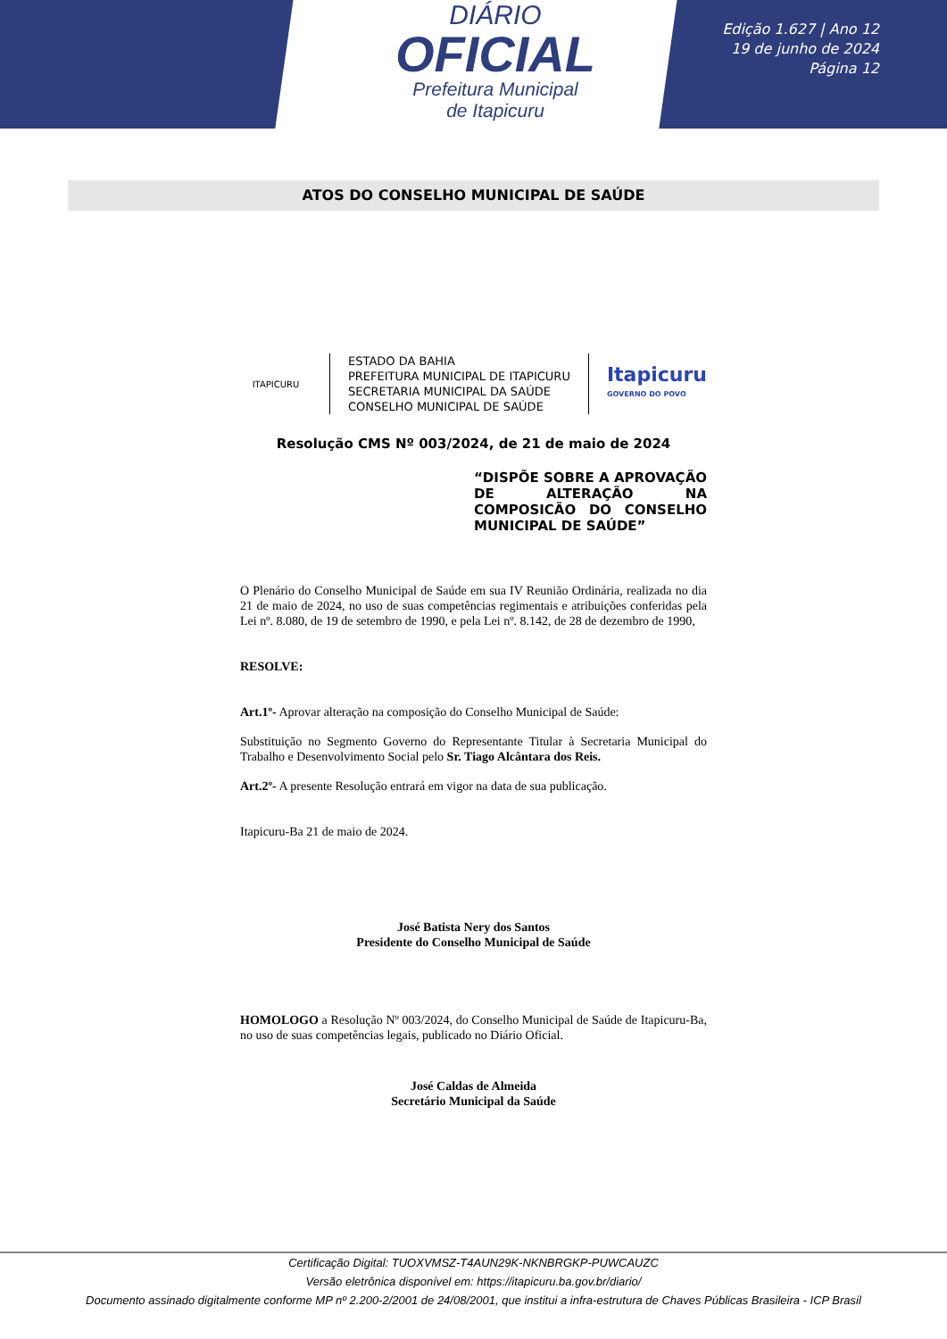DIÁRIO
OFICIAL
Prefeitura Municipal
de Itapicuru
Edição 1.627 | Ano 12
19 de junho de 2024
Página 12
ATOS DO CONSELHO MUNICIPAL DE SAÚDE
ITAPICURU
ESTADO DA BAHIA
PREFEITURA MUNICIPAL DE ITAPICURU
SECRETARIA MUNICIPAL DA SAÚDE
CONSELHO MUNICIPAL DE SAÚDE
Itapicuru
GOVERNO DO POVO
Resolução CMS Nº 003/2024, de 21 de maio de 2024
“DISPÕE SOBRE A APROVAÇÃO DE ALTERAÇÃO NA COMPOSICÃO DO CONSELHO MUNICIPAL DE SAÚDE”
O Plenário do Conselho Municipal de Saúde em sua IV Reunião Ordinária, realizada no dia 21 de maio de 2024, no uso de suas competências regimentais e atribuições conferidas pela Lei nº. 8.080, de 19 de setembro de 1990, e pela Lei nº. 8.142, de 28 de dezembro de 1990,
RESOLVE:
Art.1º- Aprovar alteração na composição do Conselho Municipal de Saúde:
Substituição no Segmento Governo do Representante Titular à Secretaria Municipal do Trabalho e Desenvolvimento Social pelo Sr. Tiago Alcântara dos Reis.
Art.2º- A presente Resolução entrará em vigor na data de sua publicação.
Itapicuru-Ba 21 de maio de 2024.
José Batista Nery dos Santos
Presidente do Conselho Municipal de Saúde
HOMOLOGO a Resolução Nº 003/2024, do Conselho Municipal de Saúde de Itapicuru-Ba, no uso de suas competências legais, publicado no Diário Oficial.
José Caldas de Almeida
Secretário Municipal da Saúde
Certificação Digital: TUOXVMSZ-T4AUN29K-NKNBRGKP-PUWCAUZC
Versão eletrônica disponível em: https://itapicuru.ba.gov.br/diario/
Documento assinado digitalmente conforme MP nº 2.200-2/2001 de 24/08/2001, que institui a infra-estrutura de Chaves Públicas Brasileira - ICP Brasil